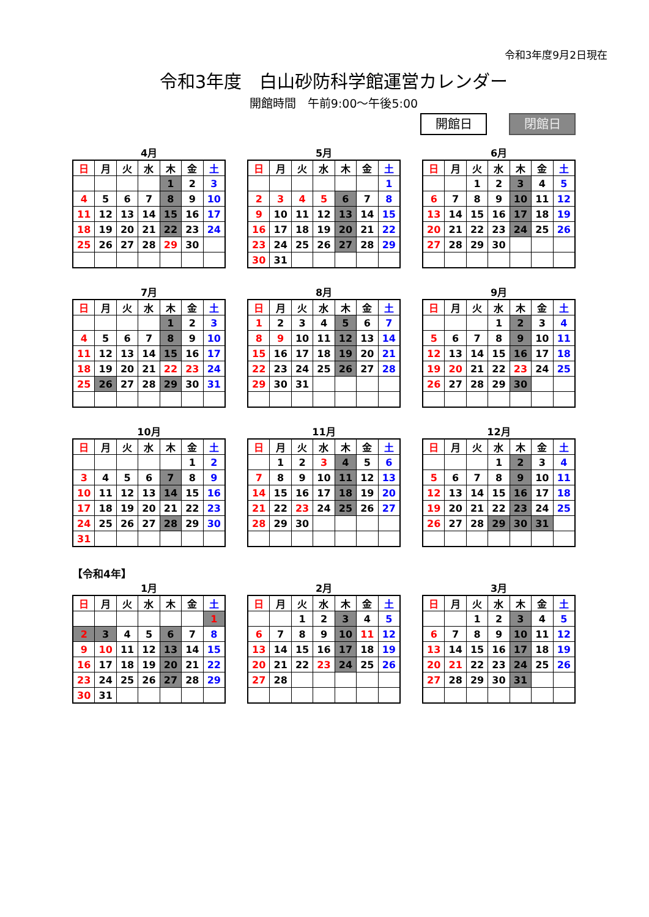令和3年度9月2日現在
令和3年度　白山砂防科学館運営カレンダー
開館時間　午前9:00～午後5:00
開館日 閉館日
4月
| 日 | 月 | 火 | 水 | 木 | 金 | 土 |
| --- | --- | --- | --- | --- | --- | --- |
| | | | | 1 | 2 | 3 |
| 4 | 5 | 6 | 7 | 8 | 9 | 10 |
| 11 | 12 | 13 | 14 | 15 | 16 | 17 |
| 18 | 19 | 20 | 21 | 22 | 23 | 24 |
| 25 | 26 | 27 | 28 | 29 | 30 | |
5月
| 日 | 月 | 火 | 水 | 木 | 金 | 土 |
| --- | --- | --- | --- | --- | --- | --- |
| | | | | | | 1 |
| 2 | 3 | 4 | 5 | 6 | 7 | 8 |
| 9 | 10 | 11 | 12 | 13 | 14 | 15 |
| 16 | 17 | 18 | 19 | 20 | 21 | 22 |
| 23 | 24 | 25 | 26 | 27 | 28 | 29 |
| 30 | 31 | | | | | |
6月
| 日 | 月 | 火 | 水 | 木 | 金 | 土 |
| --- | --- | --- | --- | --- | --- | --- |
| | | 1 | 2 | 3 | 4 | 5 |
| 6 | 7 | 8 | 9 | 10 | 11 | 12 |
| 13 | 14 | 15 | 16 | 17 | 18 | 19 |
| 20 | 21 | 22 | 23 | 24 | 25 | 26 |
| 27 | 28 | 29 | 30 | | | |
7月
| 日 | 月 | 火 | 水 | 木 | 金 | 土 |
| --- | --- | --- | --- | --- | --- | --- |
| | | | | 1 | 2 | 3 |
| 4 | 5 | 6 | 7 | 8 | 9 | 10 |
| 11 | 12 | 13 | 14 | 15 | 16 | 17 |
| 18 | 19 | 20 | 21 | 22 | 23 | 24 |
| 25 | 26 | 27 | 28 | 29 | 30 | 31 |
8月
| 日 | 月 | 火 | 水 | 木 | 金 | 土 |
| --- | --- | --- | --- | --- | --- | --- |
| 1 | 2 | 3 | 4 | 5 | 6 | 7 |
| 8 | 9 | 10 | 11 | 12 | 13 | 14 |
| 15 | 16 | 17 | 18 | 19 | 20 | 21 |
| 22 | 23 | 24 | 25 | 26 | 27 | 28 |
| 29 | 30 | 31 | | | | |
9月
| 日 | 月 | 火 | 水 | 木 | 金 | 土 |
| --- | --- | --- | --- | --- | --- | --- |
| | | | 1 | 2 | 3 | 4 |
| 5 | 6 | 7 | 8 | 9 | 10 | 11 |
| 12 | 13 | 14 | 15 | 16 | 17 | 18 |
| 19 | 20 | 21 | 22 | 23 | 24 | 25 |
| 26 | 27 | 28 | 29 | 30 | | |
10月
| 日 | 月 | 火 | 水 | 木 | 金 | 土 |
| --- | --- | --- | --- | --- | --- | --- |
| | | | | | 1 | 2 |
| 3 | 4 | 5 | 6 | 7 | 8 | 9 |
| 10 | 11 | 12 | 13 | 14 | 15 | 16 |
| 17 | 18 | 19 | 20 | 21 | 22 | 23 |
| 24 | 25 | 26 | 27 | 28 | 29 | 30 |
| 31 | | | | | | |
11月
| 日 | 月 | 火 | 水 | 木 | 金 | 土 |
| --- | --- | --- | --- | --- | --- | --- |
| | 1 | 2 | 3 | 4 | 5 | 6 |
| 7 | 8 | 9 | 10 | 11 | 12 | 13 |
| 14 | 15 | 16 | 17 | 18 | 19 | 20 |
| 21 | 22 | 23 | 24 | 25 | 26 | 27 |
| 28 | 29 | 30 | | | | |
12月
| 日 | 月 | 火 | 水 | 木 | 金 | 土 |
| --- | --- | --- | --- | --- | --- | --- |
| | | | 1 | 2 | 3 | 4 |
| 5 | 6 | 7 | 8 | 9 | 10 | 11 |
| 12 | 13 | 14 | 15 | 16 | 17 | 18 |
| 19 | 20 | 21 | 22 | 23 | 24 | 25 |
| 26 | 27 | 28 | 29 | 30 | 31 | |
【令和4年】
1月
| 日 | 月 | 火 | 水 | 木 | 金 | 土 |
| --- | --- | --- | --- | --- | --- | --- |
| | | | | | | 1 |
| 2 | 3 | 4 | 5 | 6 | 7 | 8 |
| 9 | 10 | 11 | 12 | 13 | 14 | 15 |
| 16 | 17 | 18 | 19 | 20 | 21 | 22 |
| 23 | 24 | 25 | 26 | 27 | 28 | 29 |
| 30 | 31 | | | | | |
2月
| 日 | 月 | 火 | 水 | 木 | 金 | 土 |
| --- | --- | --- | --- | --- | --- | --- |
| | | 1 | 2 | 3 | 4 | 5 |
| 6 | 7 | 8 | 9 | 10 | 11 | 12 |
| 13 | 14 | 15 | 16 | 17 | 18 | 19 |
| 20 | 21 | 22 | 23 | 24 | 25 | 26 |
| 27 | 28 | | | | | |
3月
| 日 | 月 | 火 | 水 | 木 | 金 | 土 |
| --- | --- | --- | --- | --- | --- | --- |
| | | 1 | 2 | 3 | 4 | 5 |
| 6 | 7 | 8 | 9 | 10 | 11 | 12 |
| 13 | 14 | 15 | 16 | 17 | 18 | 19 |
| 20 | 21 | 22 | 23 | 24 | 25 | 26 |
| 27 | 28 | 29 | 30 | 31 | | |